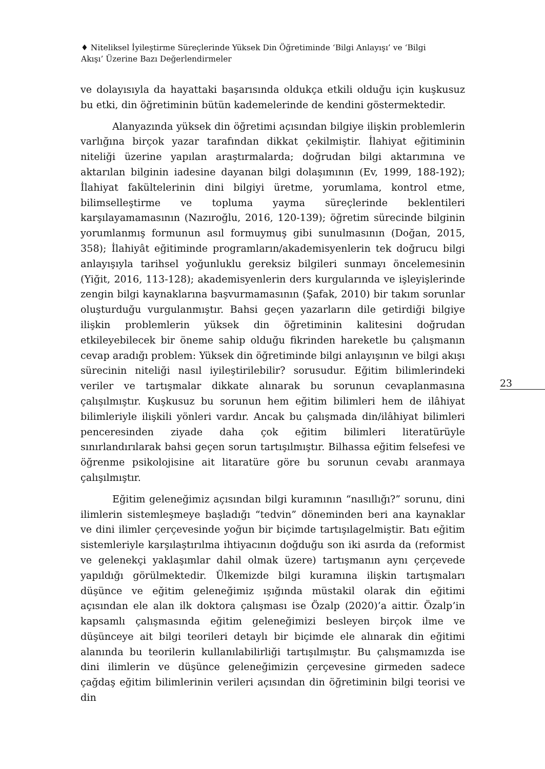♦ Niteliksel İyileştirme Süreçlerinde Yüksek Din Öğretiminde ‘Bilgi Anlayışı’ ve ‘Bilgi Akışı’ Üzerine Bazı Değerlendirmeler
ve dolayısıyla da hayattaki başarısında oldukça etkili olduğu için kuşkusuz bu etki, din öğretiminin bütün kademelerinde de kendini göstermektedir.
Alanyazında yüksek din öğretimi açısından bilgiye ilişkin problemlerin varlığına birçok yazar tarafından dikkat çekilmiştir. İlahiyat eğitiminin niteliği üzerine yapılan araştırmalarda; doğrudan bilgi aktarımına ve aktarılan bilginin iadesine dayanan bilgi dolaşımının (Ev, 1999, 188-192); İlahiyat fakültelerinin dini bilgiyi üretme, yorumlama, kontrol etme, bilimselleştirme ve topluma yayma süreçlerinde beklentileri karşılayamamasının (Nazıroğlu, 2016, 120-139); öğretim sürecinde bilginin yorumlanmış formunun asıl formuymuş gibi sunulmasının (Doğan, 2015, 358); İlahiyât eğitiminde programların/akademisyenlerin tek doğrucu bilgi anlayışıyla tarihsel yoğunluklu gereksiz bilgileri sunmayı öncelemesinin (Yiğit, 2016, 113-128); akademisyenlerin ders kurgularında ve işleyişlerinde zengin bilgi kaynaklarına başvurmamasının (Şafak, 2010) bir takım sorunlar oluşturduğu vurgulanmıştır. Bahsi geçen yazarların dile getirdiği bilgiye ilişkin problemlerin yüksek din öğretiminin kalitesini doğrudan etkileyebilecek bir öneme sahip olduğu fikrinden hareketle bu çalışmanın cevap aradığı problem: Yüksek din öğretiminde bilgi anlayışının ve bilgi akışı sürecinin niteliği nasıl iyileştirilebilir? sorusudur. Eğitim bilimlerindeki veriler ve tartışmalar dikkate alınarak bu sorunun cevaplanmasına çalışılmıştır. Kuşkusuz bu sorunun hem eğitim bilimleri hem de ilâhiyat bilimleriyle ilişkili yönleri vardır. Ancak bu çalışmada din/ilâhiyat bilimleri penceresinden ziyade daha çok eğitim bilimleri literatürüyle sınırlandırılarak bahsi geçen sorun tartışılmıştır. Bilhassa eğitim felsefesi ve öğrenme psikolojisine ait litaratüre göre bu sorunun cevabı aranmaya çalışılmıştır.
Eğitim geleneğimiz açısından bilgi kuramının “nasıllığı?” sorunu, dini ilimlerin sistemleşmeye başladığı “tedvin” döneminden beri ana kaynaklar ve dini ilimler çerçevesinde yoğun bir biçimde tartışılagelmiştir. Batı eğitim sistemleriyle karşılaştırılma ihtiyacının doğduğu son iki asırda da (reformist ve gelenekçi yaklaşımlar dahil olmak üzere) tartışmanın aynı çerçevede yapıldığı görülmektedir. Ülkemizde bilgi kuramına ilişkin tartışmaları düşünce ve eğitim geleneğimiz ışığında müstakil olarak din eğitimi açısından ele alan ilk doktora çalışması ise Özalp (2020)’a aittir. Özalp’in kapsamlı çalışmasında eğitim geleneğimizi besleyen birçok ilme ve düşünceye ait bilgi teorileri detaylı bir biçimde ele alınarak din eğitimi alanında bu teorilerin kullanılabilirliği tartışılmıştır. Bu çalışmamızda ise dini ilimlerin ve düşünce geleneğimizin çerçevesine girmeden sadece çağdaş eğitim bilimlerinin verileri açısından din öğretiminin bilgi teorisi ve din
23